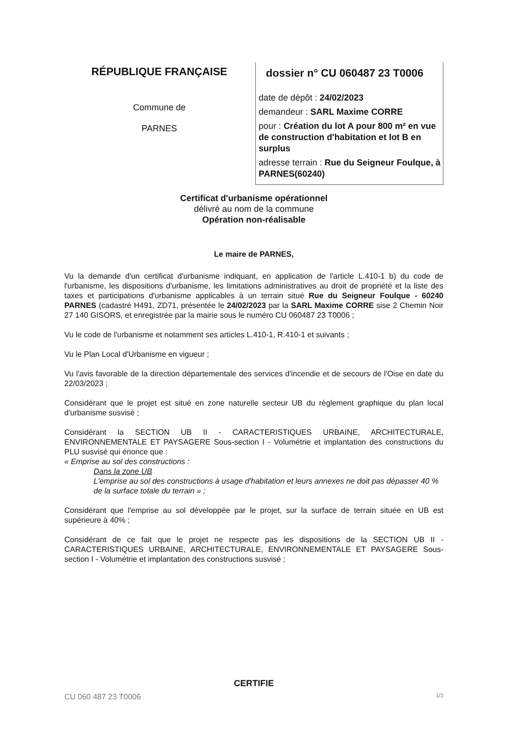RÉPUBLIQUE FRANÇAISE
Commune de
PARNES
dossier n° CU 060487 23 T0006
date de dépôt : 24/02/2023
demandeur : SARL Maxime CORRE
pour : Création du lot A pour 800 m² en vue de construction d'habitation et lot B en surplus
adresse terrain : Rue du Seigneur Foulque, à PARNES(60240)
Certificat d'urbanisme opérationnel
délivré au nom de la commune
Opération non-réalisable
Le maire de PARNES,
Vu la demande d'un certificat d'urbanisme indiquant, en application de l'article L.410-1 b) du code de l'urbanisme, les dispositions d'urbanisme, les limitations administratives au droit de propriété et la liste des taxes et participations d'urbanisme applicables à un terrain situé Rue du Seigneur Foulque - 60240 PARNES (cadastré H491, ZD71, présentée le 24/02/2023 par la SARL Maxime CORRE sise 2 Chemin Noir 27 140 GISORS, et enregistrée par la mairie sous le numéro CU 060487 23 T0006 ;
Vu le code de l'urbanisme et notamment ses articles L.410-1, R.410-1 et suivants ;
Vu le Plan Local d'Urbanisme en vigueur ;
Vu l'avis favorable de la direction départementale des services d'incendie et de secours de l'Oise en date du 22/03/2023 ;
Considérant que le projet est situé en zone naturelle secteur UB du règlement graphique du plan local d'urbanisme susvisé ;
Considérant la SECTION UB II - CARACTERISTIQUES URBAINE, ARCHITECTURALE, ENVIRONNEMENTALE ET PAYSAGERE Sous-section I - Volumétrie et implantation des constructions du PLU susvisé qui énonce que :
« Emprise au sol des constructions :
Dans la zone UB
L'emprise au sol des constructions à usage d'habitation et leurs annexes ne doit pas dépasser 40 % de la surface totale du terrain » ;
Considérant que l'emprise au sol développée par le projet, sur la surface de terrain située en UB est supérieure à 40% ;
Considérant de ce fait que le projet ne respecte pas les dispositions de la SECTION UB II - CARACTERISTIQUES URBAINE, ARCHITECTURALE, ENVIRONNEMENTALE ET PAYSAGERE Sous-section I - Volumétrie et implantation des constructions susvisé ;
CERTIFIE
CU 060 487 23 T0006 1/3